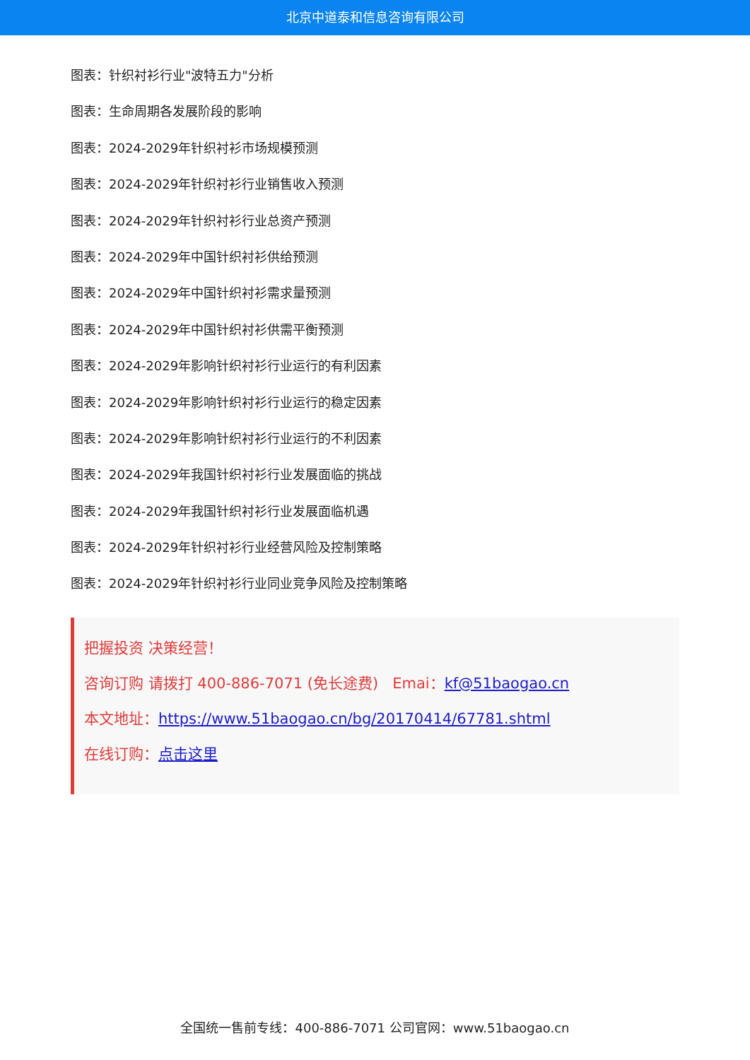北京中道泰和信息咨询有限公司
图表：针织衬衫行业"波特五力"分析
图表：生命周期各发展阶段的影响
图表：2024-2029年针织衬衫市场规模预测
图表：2024-2029年针织衬衫行业销售收入预测
图表：2024-2029年针织衬衫行业总资产预测
图表：2024-2029年中国针织衬衫供给预测
图表：2024-2029年中国针织衬衫需求量预测
图表：2024-2029年中国针织衬衫供需平衡预测
图表：2024-2029年影响针织衬衫行业运行的有利因素
图表：2024-2029年影响针织衬衫行业运行的稳定因素
图表：2024-2029年影响针织衬衫行业运行的不利因素
图表：2024-2029年我国针织衬衫行业发展面临的挑战
图表：2024-2029年我国针织衬衫行业发展面临机遇
图表：2024-2029年针织衬衫行业经营风险及控制策略
图表：2024-2029年针织衬衫行业同业竞争风险及控制策略
把握投资 决策经营！
咨询订购 请拨打 400-886-7071 (免长途费) Emai：kf@51baogao.cn
本文地址：https://www.51baogao.cn/bg/20170414/67781.shtml
在线订购：点击这里
全国统一售前专线：400-886-7071 公司官网：www.51baogao.cn